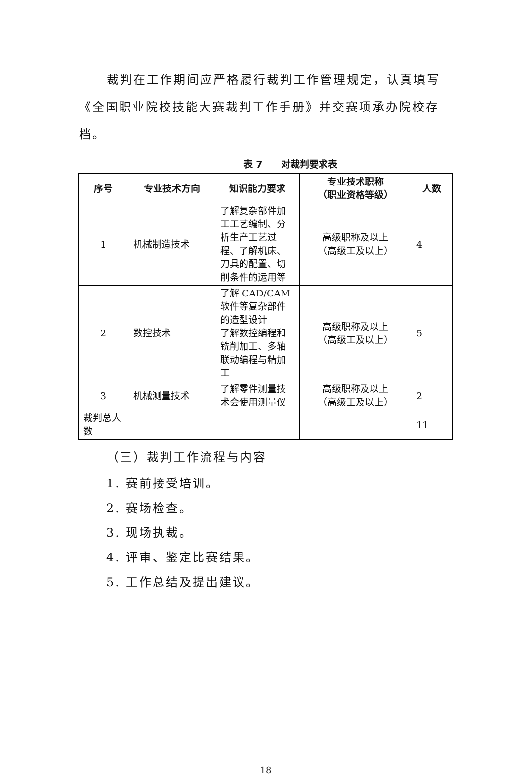裁判在工作期间应严格履行裁判工作管理规定，认真填写《全国职业院校技能大赛裁判工作手册》并交赛项承办院校存档。
表 7　　对裁判要求表
| 序号 | 专业技术方向 | 知识能力要求 | 专业技术职称 （职业资格等级） | 人数 |
| --- | --- | --- | --- | --- |
| 1 | 机械制造技术 | 了解复杂部件加工工艺编制、分析生产工艺过程、了解机床、刀具的配置、切削条件的运用等 | 高级职称及以上 （高级工及以上） | 4 |
| 2 | 数控技术 | 了解 CAD/CAM 软件等复杂部件的造型设计 了解数控编程和铣削加工、多轴联动编程与精加工 | 高级职称及以上 （高级工及以上） | 5 |
| 3 | 机械测量技术 | 了解零件测量技术会使用测量仪 | 高级职称及以上 （高级工及以上） | 2 |
| 裁判总人数 | | | | 11 |
（三）裁判工作流程与内容
1. 赛前接受培训。
2. 赛场检查。
3. 现场执裁。
4. 评审、鉴定比赛结果。
5. 工作总结及提出建议。
18